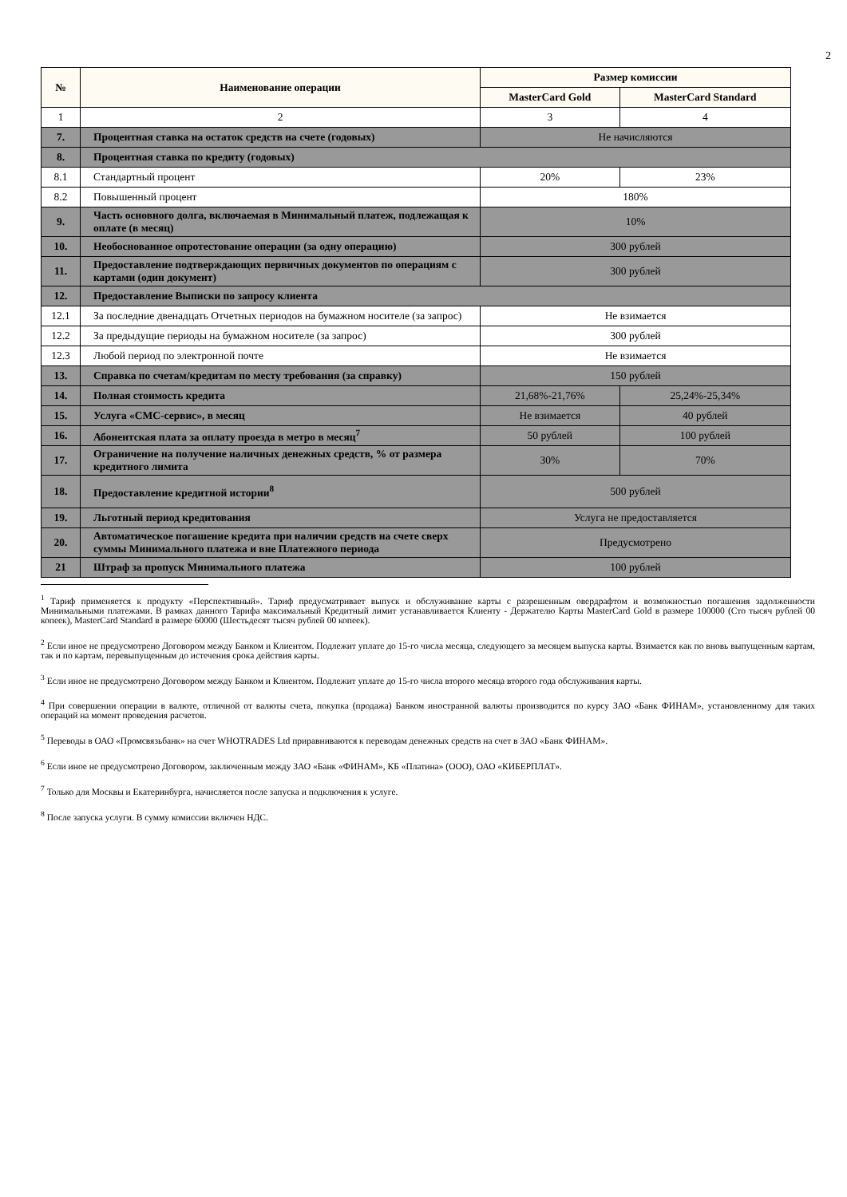2
| № | Наименование операции | Размер комиссии | |
| --- | --- | --- | --- |
| | | MasterCard Gold | MasterCard Standard |
| 1 | 2 | 3 | 4 |
| 7. | Процентная ставка на остаток средств на счете (годовых) | Не начисляются | |
| 8. | Процентная ставка по кредиту (годовых) | | |
| 8.1 | Стандартный процент | 20% | 23% |
| 8.2 | Повышенный процент | 180% | |
| 9. | Часть основного долга, включаемая в Минимальный платеж, подлежащая к оплате (в месяц) | 10% | |
| 10. | Необоснованное опротестование операции (за одну операцию) | 300 рублей | |
| 11. | Предоставление подтверждающих первичных документов по операциям с картами (один документ) | 300 рублей | |
| 12. | Предоставление Выписки по запросу клиента | | |
| 12.1 | За последние двенадцать Отчетных периодов на бумажном носителе (за запрос) | Не взимается | |
| 12.2 | За предыдущие периоды на бумажном носителе (за запрос) | 300 рублей | |
| 12.3 | Любой период по электронной почте | Не взимается | |
| 13. | Справка по счетам/кредитам по месту требования (за справку) | 150 рублей | |
| 14. | Полная стоимость кредита | 21,68%-21,76% | 25,24%-25,34% |
| 15. | Услуга «СМС-сервис», в месяц | Не взимается | 40 рублей |
| 16. | Абонентская плата за оплату проезда в метро в месяц<sup>7</sup> | 50 рублей | 100 рублей |
| 17. | Ограничение на получение наличных денежных средств, % от размера кредитного лимита | 30% | 70% |
| 18. | Предоставление кредитной истории<sup>8</sup> | 500 рублей | |
| 19. | Льготный период кредитования | Услуга не предоставляется | |
| 20. | Автоматическое погашение кредита при наличии средств на счете сверх суммы Минимального платежа и вне Платежного периода | Предусмотрено | |
| 21 | Штраф за пропуск Минимального платежа | 100 рублей | |
<sup>1</sup> Тариф применяется к продукту «Перспективный». Тариф предусматривает выпуск и обслуживание карты с разрешенным овердрафтом и возможностью погашения задолженности Минимальными платежами. В рамках данного Тарифа максимальный Кредитный лимит устанавливается Клиенту - Держателю Карты MasterCard Gold в размере 100000 (Сто тысяч рублей 00 копеек), MasterCard Standard в размере 60000 (Шестьдесят тысяч рублей 00 копеек).
<sup>2</sup> Если иное не предусмотрено Договором между Банком и Клиентом. Подлежит уплате до 15-го числа месяца, следующего за месяцем выпуска карты. Взимается как по вновь выпущенным картам, так и по картам, перевыпущенным до истечения срока действия карты.
<sup>3</sup> Если иное не предусмотрено Договором между Банком и Клиентом. Подлежит уплате до 15-го числа второго месяца второго года обслуживания карты.
<sup>4</sup> При совершении операции в валюте, отличной от валюты счета, покупка (продажа) Банком иностранной валюты производится по курсу ЗАО «Банк ФИНАМ», установленному для таких операций на момент проведения расчетов.
<sup>5</sup> Переводы в ОАО «Промсвязьбанк» на счет WHOTRADES Ltd приравниваются к переводам денежных средств на счет в ЗАО «Банк ФИНАМ».
<sup>6</sup> Если иное не предусмотрено Договором, заключенным между ЗАО «Банк «ФИНАМ», КБ «Платина» (ООО), ОАО «КИБЕРПЛАТ».
<sup>7</sup> Только для Москвы и Екатеринбурга, начисляется после запуска и подключения к услуге.
<sup>8</sup> После запуска услуги. В сумму комиссии включен НДС.